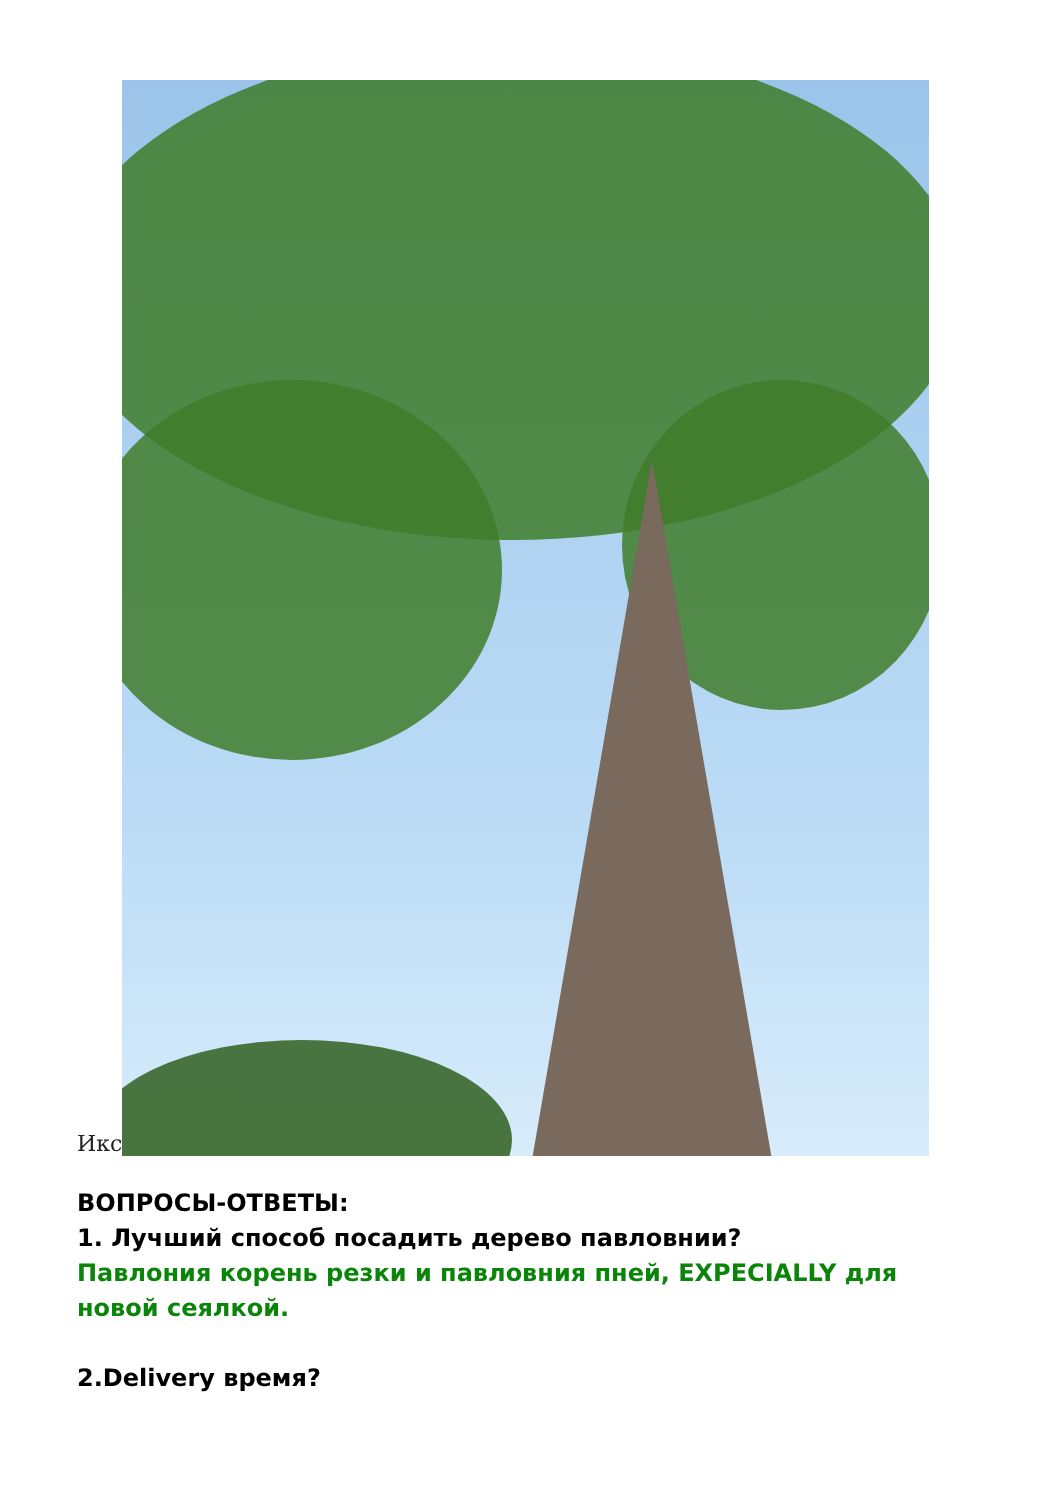Икс
ВОПРОСЫ-ОТВЕТЫ:
1. Лучший способ посадить дерево павловнии?
Павлония корень резки и павловния пней, EXPECIALLY для новой сеялкой.
2.Delivery время?